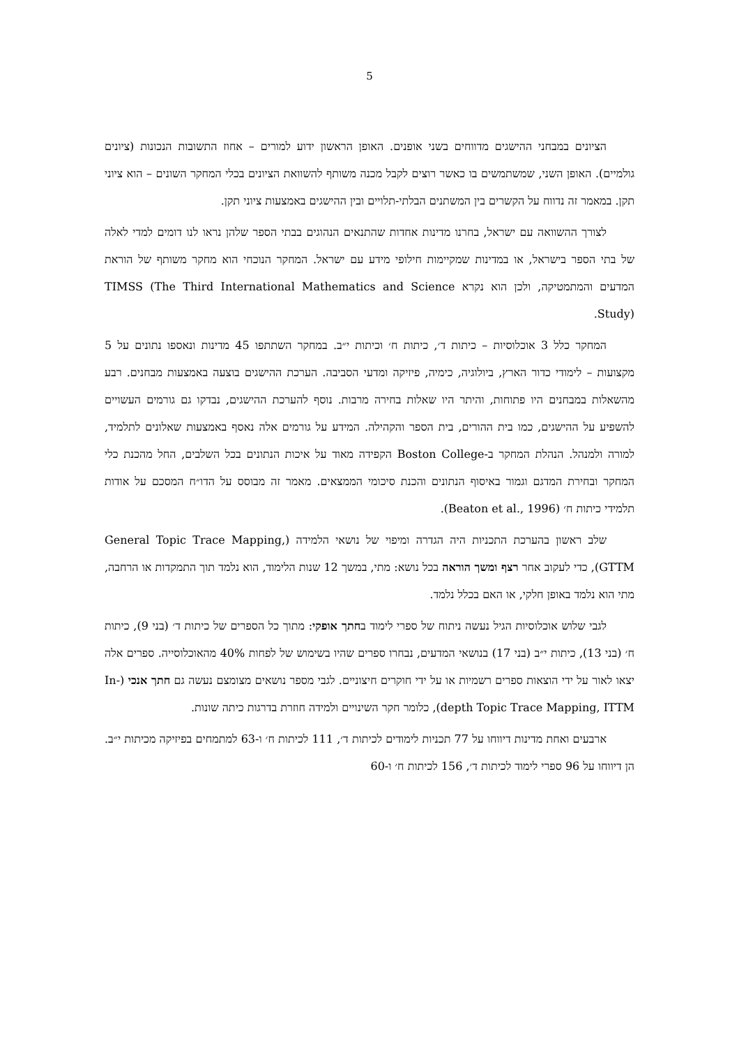5
הציונים במבחני ההישגים מדווחים בשני אופנים. האופן הראשון ידוע למורים – אחוז התשובות הנכונות (ציונים גולמיים). האופן השני, שמשתמשים בו כאשר רוצים לקבל מכנה משותף להשוואת הציונים בכלי המחקר השונים – הוא ציוני תקן. במאמר זה נדווח על הקשרים בין המשתנים הבלתי-תלויים ובין ההישגים באמצעות ציוני תקן.
לצורך ההשוואה עם ישראל, בחרנו מדינות אחדות שהתנאים הנהוגים בבתי הספר שלהן נראו לנו דומים למדי לאלה של בתי הספר בישראל, או במדינות שמקיימות חילופי מידע עם ישראל. המחקר הנוכחי הוא מחקר משותף של הוראת המדעים והמתמטיקה, ולכן הוא נקרא TIMSS (The Third International Mathematics and Science Study).
המחקר כלל 3 אוכלוסיות – כיתות ד׳, כיתות ח׳ וכיתות י״ב. במחקר השתתפו 45 מדינות ונאספו נתונים על 5 מקצועות – לימודי כדור הארץ, ביולוגיה, כימיה, פיזיקה ומדעי הסביבה. הערכת ההישגים בוצעה באמצעות מבחנים. רבע מהשאלות במבחנים היו פתוחות, והיתר היו שאלות בחירה מרבות. נוסף להערכת ההישגים, נבדקו גם גורמים העשויים להשפיע על ההישגים, כמו בית ההורים, בית הספר והקהילה. המידע על גורמים אלה נאסף באמצעות שאלונים לתלמיד, למורה ולמנהל. הנהלת המחקר ב-Boston College הקפידה מאוד על איכות הנתונים בכל השלבים, החל מהכנת כלי המחקר ובחירת המדגם וגמור באיסוף הנתונים והכנת סיכומי הממצאים. מאמר זה מבוסס על הדו״ח המסכם על אודות תלמידי כיתות ח׳ (Beaton et al., 1996).
שלב ראשון בהערכת התכניות היה הגדרה ומיפוי של נושאי הלמידה (General Topic Trace Mapping, GTTM), כדי לעקוב אחר רצף ומשך הוראה בכל נושא: מתי, במשך 12 שנות הלימוד, הוא נלמד תוך התמקדות או הרחבה, מתי הוא נלמד באופן חלקי, או האם בכלל נלמד.
לגבי שלוש אוכלוסיות הגיל נעשה ניתוח של ספרי לימוד בחתך אופקי: מתוך כל הספרים של כיתות ד׳ (בני 9), כיתות ח׳ (בני 13), כיתות י״ב (בני 17) בנושאי המדעים, נבחרו ספרים שהיו בשימוש של לפחות 40% מהאוכלוסייה. ספרים אלה יצאו לאור על ידי הוצאות ספרים רשמיות או על ידי חוקרים חיצוניים. לגבי מספר נושאים מצומצם נעשה גם חתך אנכי (In-depth Topic Trace Mapping, ITTM), כלומר חקר השינויים ולמידה חוזרת בדרגות כיתה שונות.
ארבעים ואחת מדינות דיווחו על 77 תכניות לימודים לכיתות ד׳, 111 לכיתות ח׳ ו-63 למתמחים בפיזיקה מכיתות י״ב. הן דיווחו על 96 ספרי לימוד לכיתות ד׳, 156 לכיתות ח׳ ו-60